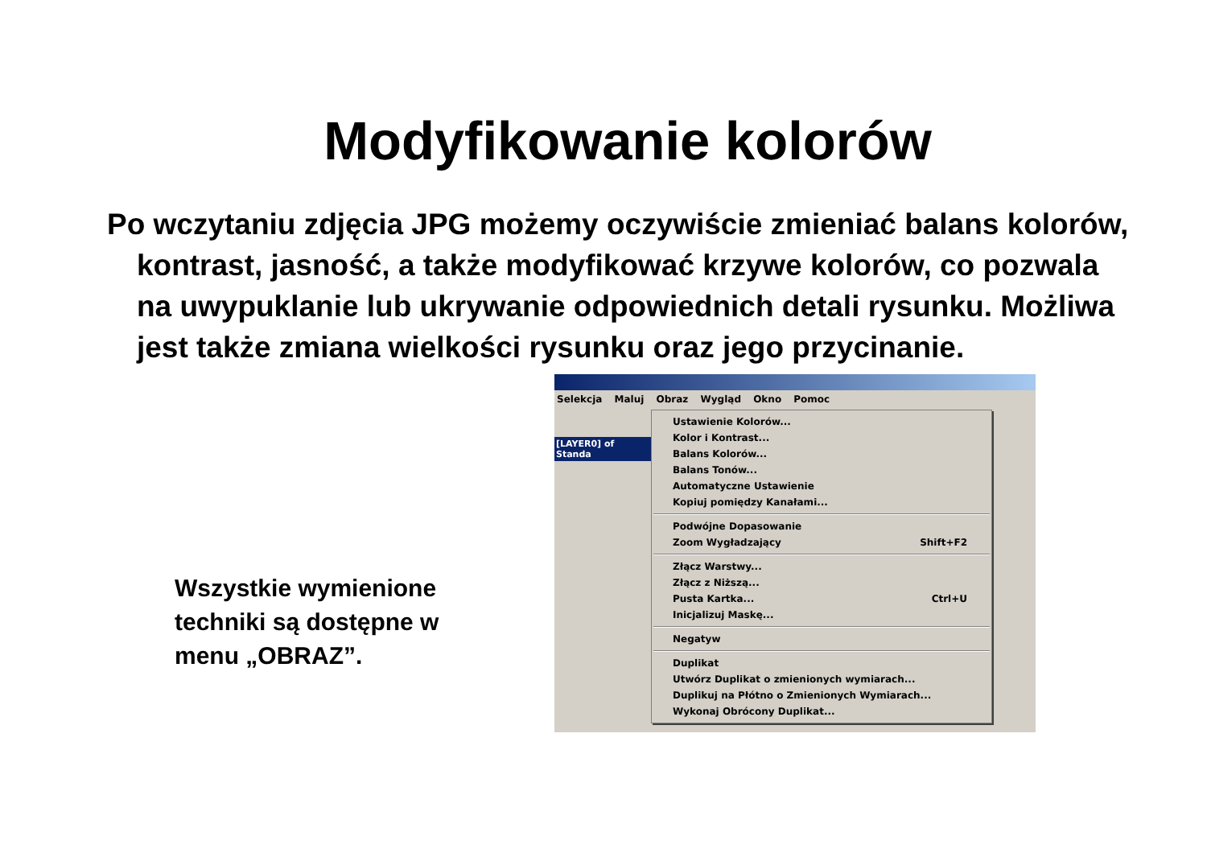Modyfikowanie kolorów
Po wczytaniu zdjęcia JPG możemy oczywiście zmieniać balans kolorów, kontrast, jasność, a także modyfikować krzywe kolorów, co pozwala na uwypuklanie lub ukrywanie odpowiednich detali rysunku. Możliwa jest także zmiana wielkości rysunku oraz jego przycinanie.
Wszystkie wymienione techniki są dostępne w menu „OBRAZ”.
Selekcja Maluj Obraz Wygląd Okno Pomoc
[LAYER0] of Standa
Ustawienie Kolorów...
Kolor i Kontrast...
Balans Kolorów...
Balans Tonów...
Automatyczne Ustawienie
Kopiuj pomiędzy Kanałami...
Podwójne Dopasowanie
Zoom Wygładzający Shift+F2
Złącz Warstwy...
Złącz z Niższą...
Pusta Kartka... Ctrl+U
Inicjalizuj Maskę...
Negatyw
Duplikat
Utwórz Duplikat o zmienionych wymiarach...
Duplikuj na Płótno o Zmienionych Wymiarach...
Wykonaj Obrócony Duplikat...